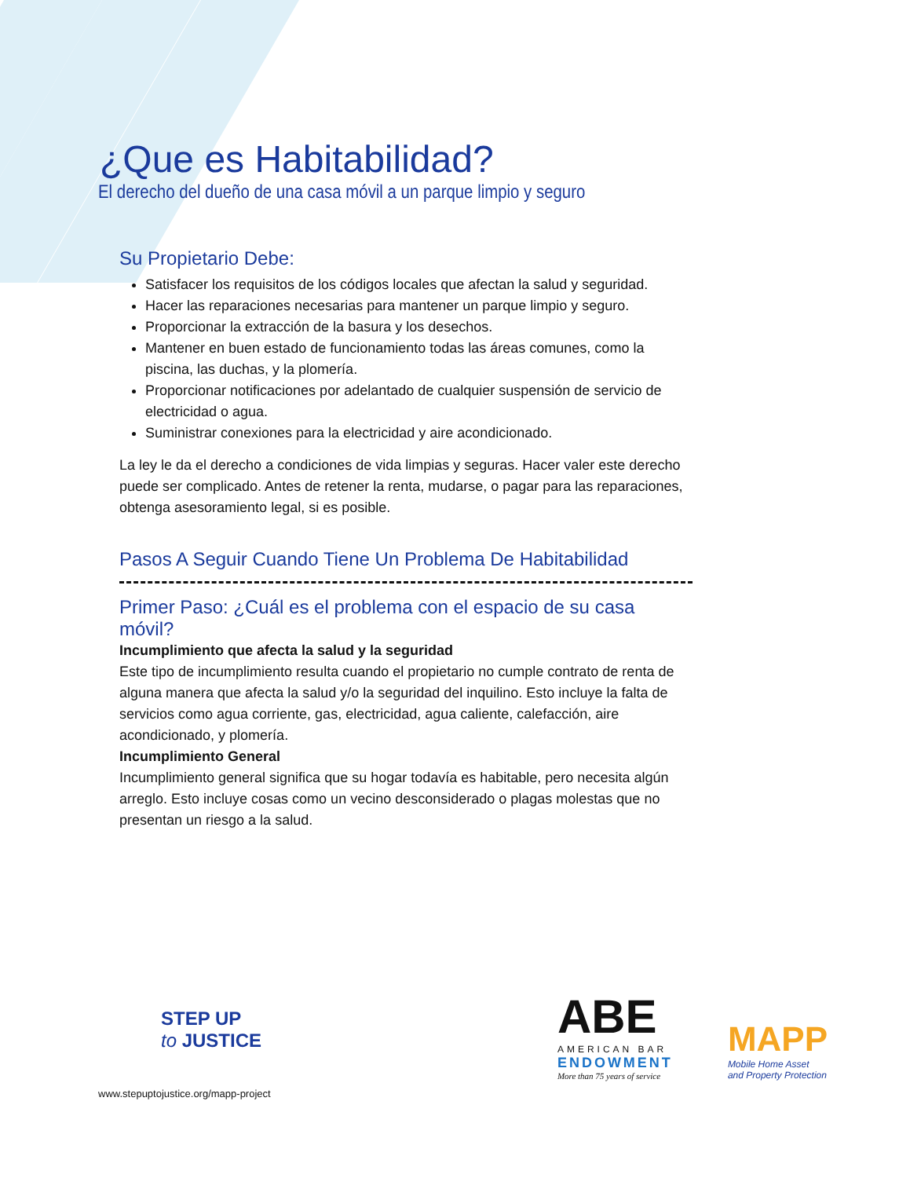¿Que es Habitabilidad?
El derecho del dueño de una casa móvil a un parque limpio y seguro
Su Propietario Debe:
Satisfacer los requisitos de los códigos locales que afectan la salud y seguridad.
Hacer las reparaciones necesarias para mantener un parque limpio y seguro.
Proporcionar la extracción de la basura y los desechos.
Mantener en buen estado de funcionamiento todas las áreas comunes, como la piscina, las duchas, y la plomería.
Proporcionar notificaciones por adelantado de cualquier suspensión de servicio de electricidad o agua.
Suministrar conexiones para la electricidad y aire acondicionado.
La ley le da el derecho a condiciones de vida limpias y seguras. Hacer valer este derecho puede ser complicado. Antes de retener la renta, mudarse, o pagar para las reparaciones, obtenga asesoramiento legal, si es posible.
Pasos A Seguir Cuando Tiene Un Problema De Habitabilidad
Primer Paso: ¿Cuál es el problema con el espacio de su casa móvil?
Incumplimiento que afecta la salud y la seguridad
Este tipo de incumplimiento resulta cuando el propietario no cumple contrato de renta de alguna manera que afecta la salud y/o la seguridad del inquilino. Esto incluye la falta de servicios como agua corriente, gas, electricidad, agua caliente, calefacción, aire acondicionado, y plomería.
Incumplimiento General
Incumplimiento general significa que su hogar todavía es habitable, pero necesita algún arreglo. Esto incluye cosas como un vecino desconsiderado o plagas molestas que no presentan un riesgo a la salud.
STEP UP
to JUSTICE
www.stepuptojustice.org/mapp-project
ABE
AMERICAN BAR
ENDOWMENT
More than 75 years of service
MAPP
Mobile Home Asset
and Property Protection